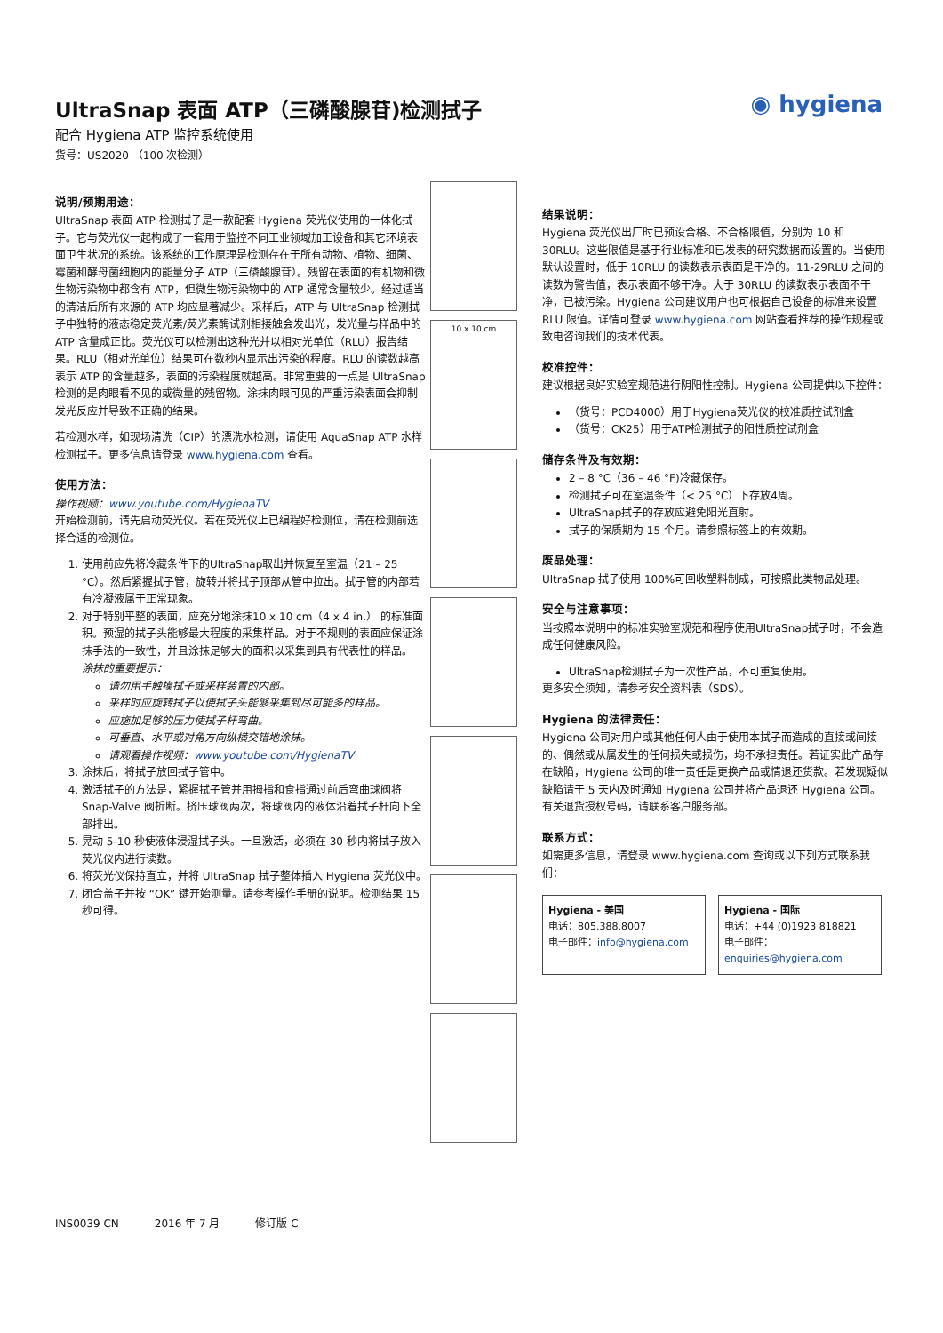◉ hygiena
UltraSnap 表面 ATP（三磷酸腺苷)检测拭子
配合 Hygiena ATP 监控系统使用
货号：US2020 （100 次检测）
说明/预期用途：
UltraSnap 表面 ATP 检测拭子是一款配套 Hygiena 荧光仪使用的一体化拭子。它与荧光仪一起构成了一套用于监控不同工业领域加工设备和其它环境表面卫生状况的系统。该系统的工作原理是检测存在于所有动物、植物、细菌、霉菌和酵母菌细胞内的能量分子 ATP（三磷酸腺苷）。残留在表面的有机物和微生物污染物中都含有 ATP，但微生物污染物中的 ATP 通常含量较少。经过适当的清洁后所有来源的 ATP 均应显著减少。采样后，ATP 与 UltraSnap 检测拭子中独特的液态稳定荧光素/荧光素酶试剂相接触会发出光，发光量与样品中的 ATP 含量成正比。荧光仪可以检测出这种光并以相对光单位（RLU）报告结果。RLU（相对光单位）结果可在数秒内显示出污染的程度。RLU 的读数越高表示 ATP 的含量越多，表面的污染程度就越高。非常重要的一点是 UltraSnap 检测的是肉眼看不见的或微量的残留物。涂抹肉眼可见的严重污染表面会抑制发光反应并导致不正确的结果。
若检测水样，如现场清洗（CIP）的漂洗水检测，请使用 AquaSnap ATP 水样检测拭子。更多信息请登录 www.hygiena.com 查看。
使用方法：
操作视频：www.youtube.com/HygienaTV
开始检测前，请先启动荧光仪。若在荧光仪上已编程好检测位，请在检测前选择合适的检测位。
1. 使用前应先将冷藏条件下的UltraSnap取出并恢复至室温（21 – 25 °C）。然后紧握拭子管，旋转并将拭子顶部从管中拉出。拭子管的内部若有冷凝液属于正常现象。
2. 对于特别平整的表面，应充分地涂抹10 x 10 cm（4 x 4 in.） 的标准面积。预湿的拭子头能够最大程度的采集样品。对于不规则的表面应保证涂抹手法的一致性，并且涂抹足够大的面积以采集到具有代表性的样品。
涂抹的重要提示：
请勿用手触摸拭子或采样装置的内部。
采样时应旋转拭子以便拭子头能够采集到尽可能多的样品。
应施加足够的压力使拭子杆弯曲。
可垂直、水平或对角方向纵横交错地涂抹。
请观看操作视频：www.youtube.com/HygienaTV
3. 涂抹后，将拭子放回拭子管中。
4. 激活拭子的方法是，紧握拭子管并用拇指和食指通过前后弯曲球阀将 Snap-Valve 阀折断。挤压球阀两次，将球阀内的液体沿着拭子杆向下全部排出。
5. 晃动 5-10 秒使液体浸湿拭子头。一旦激活，必须在 30 秒内将拭子放入荧光仪内进行读数。
6. 将荧光仪保持直立，并将 UltraSnap 拭子整体插入 Hygiena 荧光仪中。
7. 闭合盖子并按 “OK” 键开始测量。请参考操作手册的说明。检测结果 15 秒可得。
10 x 10 cm
结果说明：
Hygiena 荧光仪出厂时已预设合格、不合格限值，分别为 10 和 30RLU。这些限值是基于行业标准和已发表的研究数据而设置的。当使用默认设置时，低于 10RLU 的读数表示表面是干净的。11-29RLU 之间的读数为警告值，表示表面不够干净。大于 30RLU 的读数表示表面不干净，已被污染。Hygiena 公司建议用户也可根据自己设备的标准来设置 RLU 限值。详情可登录 www.hygiena.com 网站查看推荐的操作规程或致电咨询我们的技术代表。
校准控件：
建议根据良好实验室规范进行阴阳性控制。Hygiena 公司提供以下控件：
（货号：PCD4000）用于Hygiena荧光仪的校准质控试剂盒
（货号：CK25）用于ATP检测拭子的阳性质控试剂盒
储存条件及有效期：
2 – 8 °C（36 – 46 °F)冷藏保存。
检测拭子可在室温条件（< 25 °C）下存放4周。
UltraSnap拭子的存放应避免阳光直射。
拭子的保质期为 15 个月。请参照标签上的有效期。
废品处理：
UltraSnap 拭子使用 100%可回收塑料制成，可按照此类物品处理。
安全与注意事项：
当按照本说明中的标准实验室规范和程序使用UltraSnap拭子时，不会造成任何健康风险。
UltraSnap检测拭子为一次性产品，不可重复使用。
更多安全须知，请参考安全资料表（SDS）。
Hygiena 的法律责任：
Hygiena 公司对用户或其他任何人由于使用本拭子而造成的直接或间接的、偶然或从属发生的任何损失或损伤，均不承担责任。若证实此产品存在缺陷，Hygiena 公司的唯一责任是更换产品或情退还货款。若发现疑似缺陷请于 5 天内及时通知 Hygiena 公司并将产品退还 Hygiena 公司。有关退货授权号码，请联系客户服务部。
联系方式：
如需更多信息，请登录 www.hygiena.com 查询或以下列方式联系我们：
Hygiena - 美国
电话：805.388.8007
电子邮件：info@hygiena.com
Hygiena - 国际
电话：+44 (0)1923 818821
电子邮件：enquiries@hygiena.com
INS0039 CN 2016 年 7 月 修订版 C